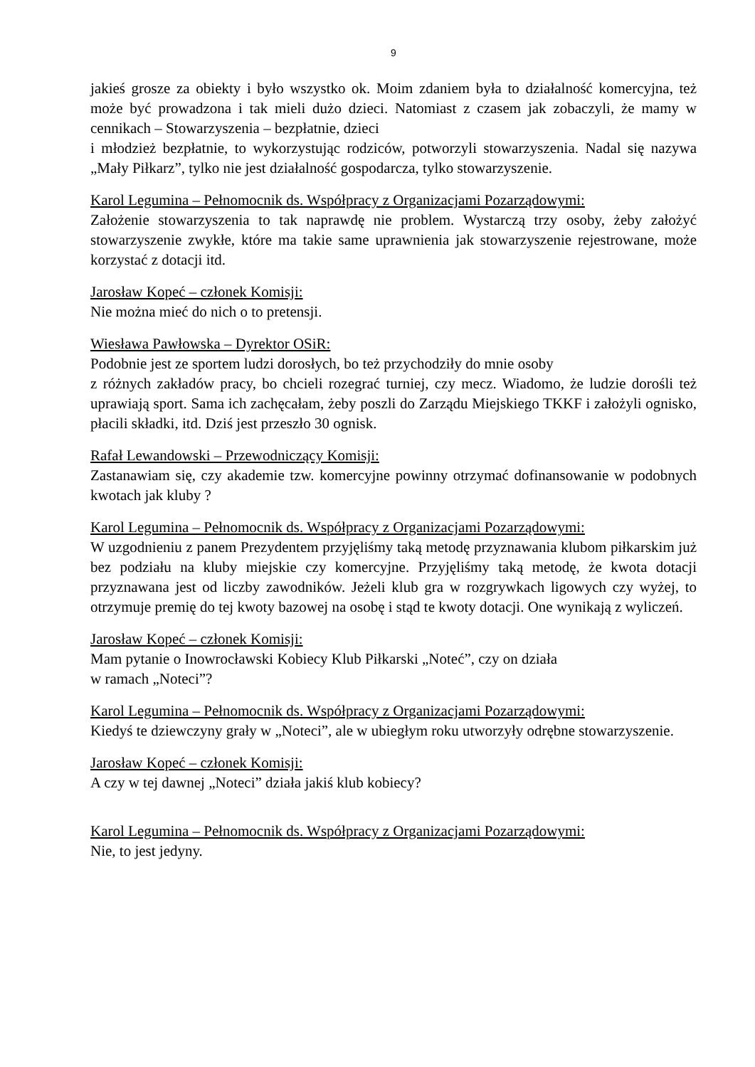9
jakieś grosze za obiekty i było wszystko ok. Moim zdaniem była to działalność komercyjna, też może być prowadzona i tak mieli dużo dzieci. Natomiast z czasem jak zobaczyli, że mamy w cennikach – Stowarzyszenia – bezpłatnie, dzieci
i młodzież bezpłatnie, to wykorzystując rodziców, potworzyli stowarzyszenia. Nadal się nazywa „Mały Piłkarz”, tylko nie jest działalność gospodarcza, tylko stowarzyszenie.
Karol Legumina – Pełnomocnik ds. Współpracy z Organizacjami Pozarządowymi:
Założenie stowarzyszenia to tak naprawdę nie problem. Wystarczą trzy osoby, żeby założyć stowarzyszenie zwykłe, które ma takie same uprawnienia jak stowarzyszenie rejestrowane, może korzystać z dotacji itd.
Jarosław Kopeć – członek Komisji:
Nie można mieć do nich o to pretensji.
Wiesława Pawłowska – Dyrektor OSiR:
Podobnie jest ze sportem ludzi dorosłych, bo też przychodziły do mnie osoby
z różnych zakładów pracy, bo chcieli rozegrać turniej, czy mecz. Wiadomo, że ludzie dorośli też uprawiają sport. Sama ich zachęcałam, żeby poszli do Zarządu Miejskiego TKKF i założyli ognisko, płacili składki, itd. Dziś jest przeszło 30 ognisk.
Rafał Lewandowski – Przewodniczący Komisji:
Zastanawiam się, czy akademie tzw. komercyjne powinny otrzymać dofinansowanie w podobnych kwotach jak kluby ?
Karol Legumina – Pełnomocnik ds. Współpracy z Organizacjami Pozarządowymi:
W uzgodnieniu z panem Prezydentem przyjęliśmy taką metodę przyznawania klubom piłkarskim już bez podziału na kluby miejskie czy komercyjne. Przyjęliśmy taką metodę, że kwota dotacji przyznawana jest od liczby zawodników. Jeżeli klub gra w rozgrywkach ligowych czy wyżej, to otrzymuje premię do tej kwoty bazowej na osobę i stąd te kwoty dotacji. One wynikają z wyliczeń.
Jarosław Kopeć – członek Komisji:
Mam pytanie o Inowrocławski Kobiecy Klub Piłkarski „Noteć”, czy on działa
w ramach „Noteci”?
Karol Legumina – Pełnomocnik ds. Współpracy z Organizacjami Pozarządowymi:
Kiedyś te dziewczyny grały w „Noteci”, ale w ubiegłym roku utworzyły odrębne stowarzyszenie.
Jarosław Kopeć – członek Komisji:
A czy w tej dawnej „Noteci” działa jakiś klub kobiecy?
Karol Legumina – Pełnomocnik ds. Współpracy z Organizacjami Pozarządowymi:
Nie, to jest jedyny.